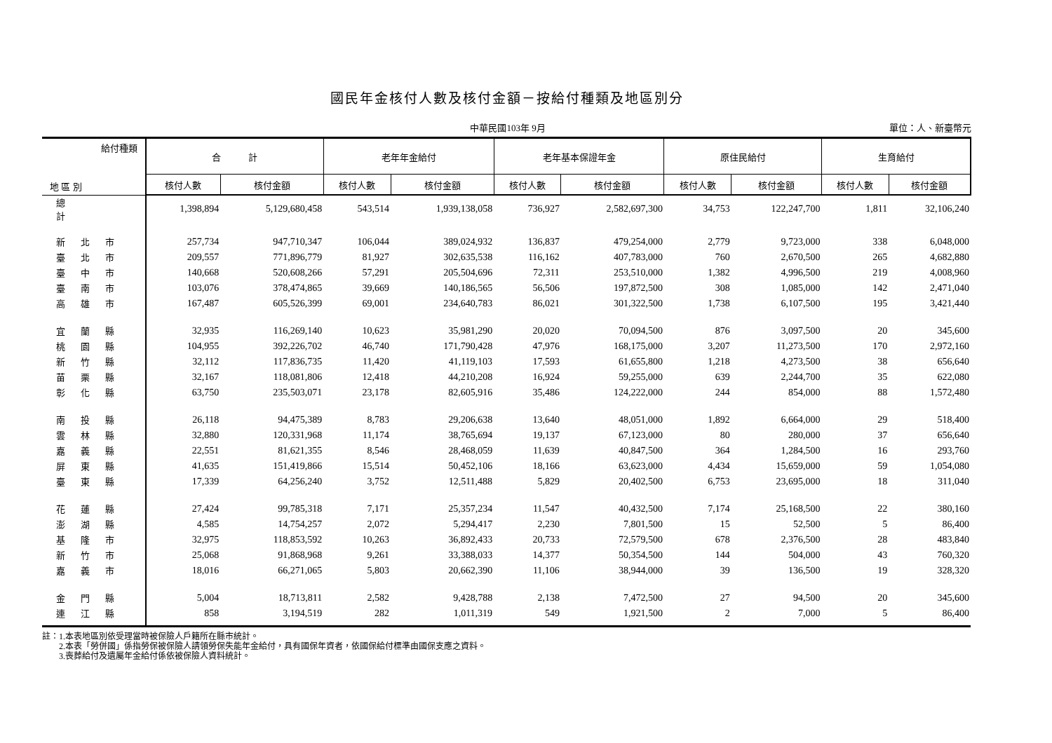國民年金核付人數及核付金額－按給付種類及地區別分
中華民國103年 9月 單位：人、新臺幣元
| 給付種類 地 區 別 | 合 計 | | 老年年金給付 | | 老年基本保證年金 | | 原住民給付 | | 生育給付 | |
| --- | --- | --- | --- | --- | --- | --- | --- | --- | --- | --- |
| | 核付人數 | 核付金額 | 核付人數 | 核付金額 | 核付人數 | 核付金額 | 核付人數 | 核付金額 | 核付人數 | 核付金額 |
| 總 計 | 1,398,894 | 5,129,680,458 | 543,514 | 1,939,138,058 | 736,927 | 2,582,697,300 | 34,753 | 122,247,700 | 1,811 | 32,106,240 |
| 新北市 | 257,734 | 947,710,347 | 106,044 | 389,024,932 | 136,837 | 479,254,000 | 2,779 | 9,723,000 | 338 | 6,048,000 |
| 臺北市 | 209,557 | 771,896,779 | 81,927 | 302,635,538 | 116,162 | 407,783,000 | 760 | 2,670,500 | 265 | 4,682,880 |
| 臺中市 | 140,668 | 520,608,266 | 57,291 | 205,504,696 | 72,311 | 253,510,000 | 1,382 | 4,996,500 | 219 | 4,008,960 |
| 臺南市 | 103,076 | 378,474,865 | 39,669 | 140,186,565 | 56,506 | 197,872,500 | 308 | 1,085,000 | 142 | 2,471,040 |
| 高雄市 | 167,487 | 605,526,399 | 69,001 | 234,640,783 | 86,021 | 301,322,500 | 1,738 | 6,107,500 | 195 | 3,421,440 |
| 宜蘭縣 | 32,935 | 116,269,140 | 10,623 | 35,981,290 | 20,020 | 70,094,500 | 876 | 3,097,500 | 20 | 345,600 |
| 桃園縣 | 104,955 | 392,226,702 | 46,740 | 171,790,428 | 47,976 | 168,175,000 | 3,207 | 11,273,500 | 170 | 2,972,160 |
| 新竹縣 | 32,112 | 117,836,735 | 11,420 | 41,119,103 | 17,593 | 61,655,800 | 1,218 | 4,273,500 | 38 | 656,640 |
| 苗栗縣 | 32,167 | 118,081,806 | 12,418 | 44,210,208 | 16,924 | 59,255,000 | 639 | 2,244,700 | 35 | 622,080 |
| 彰化縣 | 63,750 | 235,503,071 | 23,178 | 82,605,916 | 35,486 | 124,222,000 | 244 | 854,000 | 88 | 1,572,480 |
| 南投縣 | 26,118 | 94,475,389 | 8,783 | 29,206,638 | 13,640 | 48,051,000 | 1,892 | 6,664,000 | 29 | 518,400 |
| 雲林縣 | 32,880 | 120,331,968 | 11,174 | 38,765,694 | 19,137 | 67,123,000 | 80 | 280,000 | 37 | 656,640 |
| 嘉義縣 | 22,551 | 81,621,355 | 8,546 | 28,468,059 | 11,639 | 40,847,500 | 364 | 1,284,500 | 16 | 293,760 |
| 屏東縣 | 41,635 | 151,419,866 | 15,514 | 50,452,106 | 18,166 | 63,623,000 | 4,434 | 15,659,000 | 59 | 1,054,080 |
| 臺東縣 | 17,339 | 64,256,240 | 3,752 | 12,511,488 | 5,829 | 20,402,500 | 6,753 | 23,695,000 | 18 | 311,040 |
| 花蓮縣 | 27,424 | 99,785,318 | 7,171 | 25,357,234 | 11,547 | 40,432,500 | 7,174 | 25,168,500 | 22 | 380,160 |
| 澎湖縣 | 4,585 | 14,754,257 | 2,072 | 5,294,417 | 2,230 | 7,801,500 | 15 | 52,500 | 5 | 86,400 |
| 基隆市 | 32,975 | 118,853,592 | 10,263 | 36,892,433 | 20,733 | 72,579,500 | 678 | 2,376,500 | 28 | 483,840 |
| 新竹市 | 25,068 | 91,868,968 | 9,261 | 33,388,033 | 14,377 | 50,354,500 | 144 | 504,000 | 43 | 760,320 |
| 嘉義市 | 18,016 | 66,271,065 | 5,803 | 20,662,390 | 11,106 | 38,944,000 | 39 | 136,500 | 19 | 328,320 |
| 金門縣 | 5,004 | 18,713,811 | 2,582 | 9,428,788 | 2,138 | 7,472,500 | 27 | 94,500 | 20 | 345,600 |
| 連江縣 | 858 | 3,194,519 | 282 | 1,011,319 | 549 | 1,921,500 | 2 | 7,000 | 5 | 86,400 |
註：1.本表地區別依受理當時被保險人戶籍所在縣市統計。
　　2.本表「勞併國」係指勞保被保險人請領勞保失能年金給付，具有國保年資者，依國保給付標準由國保支應之資料。
　　3.喪葬給付及遺屬年金給付係依被保險人資料統計。